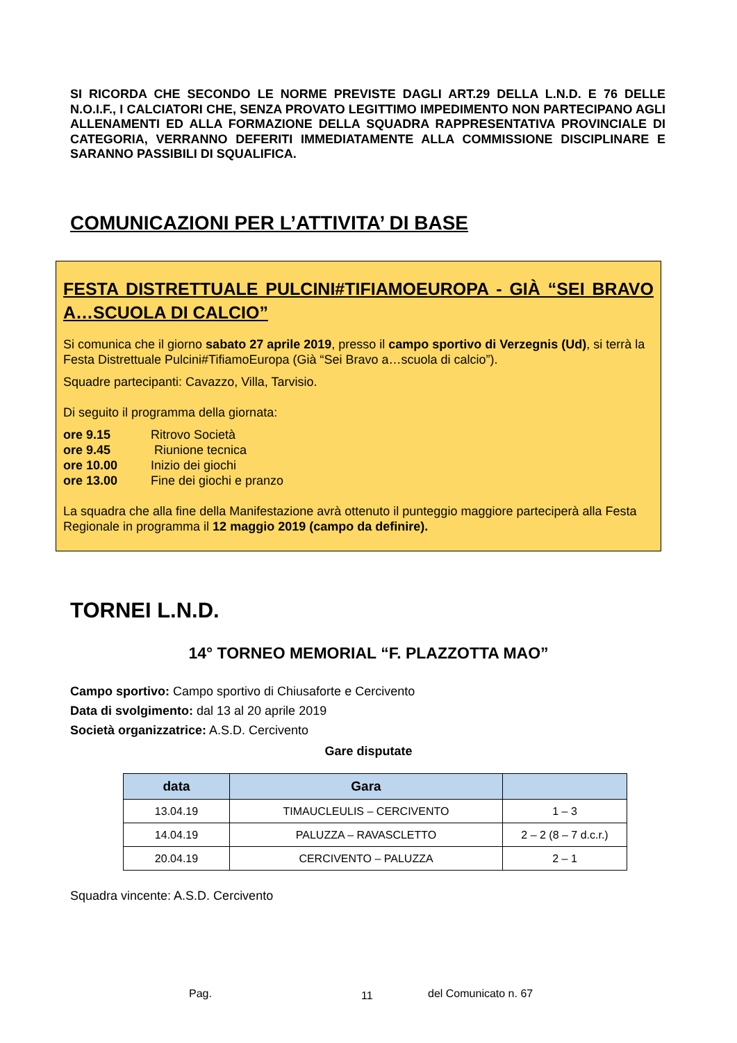SI RICORDA CHE SECONDO LE NORME PREVISTE DAGLI ART.29 DELLA L.N.D. E 76 DELLE N.O.I.F., I CALCIATORI CHE, SENZA PROVATO LEGITTIMO IMPEDIMENTO NON PARTECIPANO AGLI ALLENAMENTI ED ALLA FORMAZIONE DELLA SQUADRA RAPPRESENTATIVA PROVINCIALE DI CATEGORIA, VERRANNO DEFERITI IMMEDIATAMENTE ALLA COMMISSIONE DISCIPLINARE E SARANNO PASSIBILI DI SQUALIFICA.
COMUNICAZIONI PER L’ATTIVITA’ DI BASE
FESTA DISTRETTUALE PULCINI#TIFIAMOEUROPA - GIÀ “SEI BRAVO A…SCUOLA DI CALCIO”
Si comunica che il giorno sabato 27 aprile 2019, presso il campo sportivo di Verzegnis (Ud), si terrà la Festa Distrettuale Pulcini#TifiamoEuropa (Già “Sei Bravo a…scuola di calcio”).
Squadre partecipanti: Cavazzo, Villa, Tarvisio.
Di seguito il programma della giornata:
| ore 9.15 | Ritrovo Società |
| ore 9.45 | Riunione tecnica |
| ore 10.00 | Inizio dei giochi |
| ore 13.00 | Fine dei giochi e pranzo |
La squadra che alla fine della Manifestazione avrà ottenuto il punteggio maggiore parteciperà alla Festa Regionale in programma il 12 maggio 2019 (campo da definire).
TORNEI L.N.D.
14° TORNEO MEMORIAL “F. PLAZZOTTA MAO”
Campo sportivo: Campo sportivo di Chiusaforte e Cercivento
Data di svolgimento: dal 13 al 20 aprile 2019
Società organizzatrice: A.S.D. Cercivento
Gare disputate
| data | Gara | |
| --- | --- | --- |
| 13.04.19 | TIMAUCLEULIS – CERCIVENTO | 1 – 3 |
| 14.04.19 | PALUZZA – RAVASCLETTO | 2 – 2 (8 – 7 d.c.r.) |
| 20.04.19 | CERCIVENTO – PALUZZA | 2 – 1 |
Squadra vincente: A.S.D. Cercivento
Pag. 11 del Comunicato n. 67